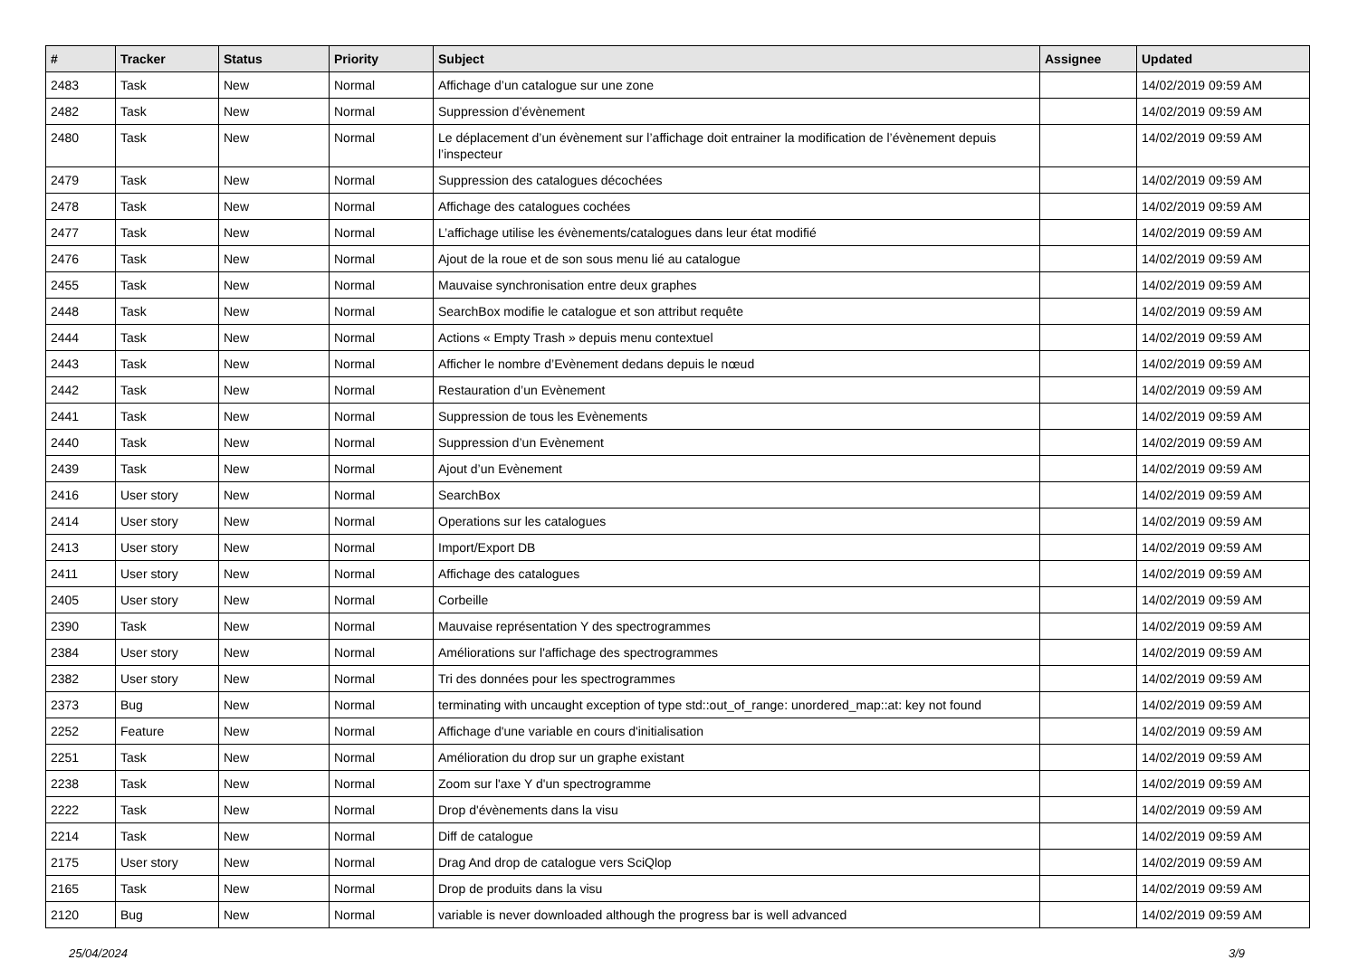| # | Tracker | Status | Priority | Subject | Assignee | Updated |
| --- | --- | --- | --- | --- | --- | --- |
| 2483 | Task | New | Normal | Affichage d’un catalogue sur une zone | | 14/02/2019 09:59 AM |
| 2482 | Task | New | Normal | Suppression d’évènement | | 14/02/2019 09:59 AM |
| 2480 | Task | New | Normal | Le déplacement d’un évènement sur l’affichage doit entrainer la modification de l’évènement depuis l’inspecteur | | 14/02/2019 09:59 AM |
| 2479 | Task | New | Normal | Suppression des catalogues décochées | | 14/02/2019 09:59 AM |
| 2478 | Task | New | Normal | Affichage des catalogues cochées | | 14/02/2019 09:59 AM |
| 2477 | Task | New | Normal | L’affichage utilise les évènements/catalogues dans leur état modifié | | 14/02/2019 09:59 AM |
| 2476 | Task | New | Normal | Ajout de la roue et de son sous menu lié au catalogue | | 14/02/2019 09:59 AM |
| 2455 | Task | New | Normal | Mauvaise synchronisation entre deux graphes | | 14/02/2019 09:59 AM |
| 2448 | Task | New | Normal | SearchBox modifie le catalogue et son attribut requête | | 14/02/2019 09:59 AM |
| 2444 | Task | New | Normal | Actions « Empty Trash » depuis menu contextuel | | 14/02/2019 09:59 AM |
| 2443 | Task | New | Normal | Afficher le nombre d’Evènement dedans depuis le nœud | | 14/02/2019 09:59 AM |
| 2442 | Task | New | Normal | Restauration d’un Evènement | | 14/02/2019 09:59 AM |
| 2441 | Task | New | Normal | Suppression de tous les Evènements | | 14/02/2019 09:59 AM |
| 2440 | Task | New | Normal | Suppression d’un Evènement | | 14/02/2019 09:59 AM |
| 2439 | Task | New | Normal | Ajout d’un Evènement | | 14/02/2019 09:59 AM |
| 2416 | User story | New | Normal | SearchBox | | 14/02/2019 09:59 AM |
| 2414 | User story | New | Normal | Operations sur les catalogues | | 14/02/2019 09:59 AM |
| 2413 | User story | New | Normal | Import/Export DB | | 14/02/2019 09:59 AM |
| 2411 | User story | New | Normal | Affichage des catalogues | | 14/02/2019 09:59 AM |
| 2405 | User story | New | Normal | Corbeille | | 14/02/2019 09:59 AM |
| 2390 | Task | New | Normal | Mauvaise représentation Y des spectrogrammes | | 14/02/2019 09:59 AM |
| 2384 | User story | New | Normal | Améliorations sur l'affichage des spectrogrammes | | 14/02/2019 09:59 AM |
| 2382 | User story | New | Normal | Tri des données pour les spectrogrammes | | 14/02/2019 09:59 AM |
| 2373 | Bug | New | Normal | terminating with uncaught exception of type std::out_of_range: unordered_map::at: key not found | | 14/02/2019 09:59 AM |
| 2252 | Feature | New | Normal | Affichage d'une variable en cours d'initialisation | | 14/02/2019 09:59 AM |
| 2251 | Task | New | Normal | Amélioration du drop sur un graphe existant | | 14/02/2019 09:59 AM |
| 2238 | Task | New | Normal | Zoom sur l'axe Y d'un spectrogramme | | 14/02/2019 09:59 AM |
| 2222 | Task | New | Normal | Drop d'évènements dans la visu | | 14/02/2019 09:59 AM |
| 2214 | Task | New | Normal | Diff de catalogue | | 14/02/2019 09:59 AM |
| 2175 | User story | New | Normal | Drag And drop de catalogue vers SciQlop | | 14/02/2019 09:59 AM |
| 2165 | Task | New | Normal | Drop de produits dans la visu | | 14/02/2019 09:59 AM |
| 2120 | Bug | New | Normal | variable is never downloaded although the progress bar is well advanced | | 14/02/2019 09:59 AM |
25/04/2024 3/9